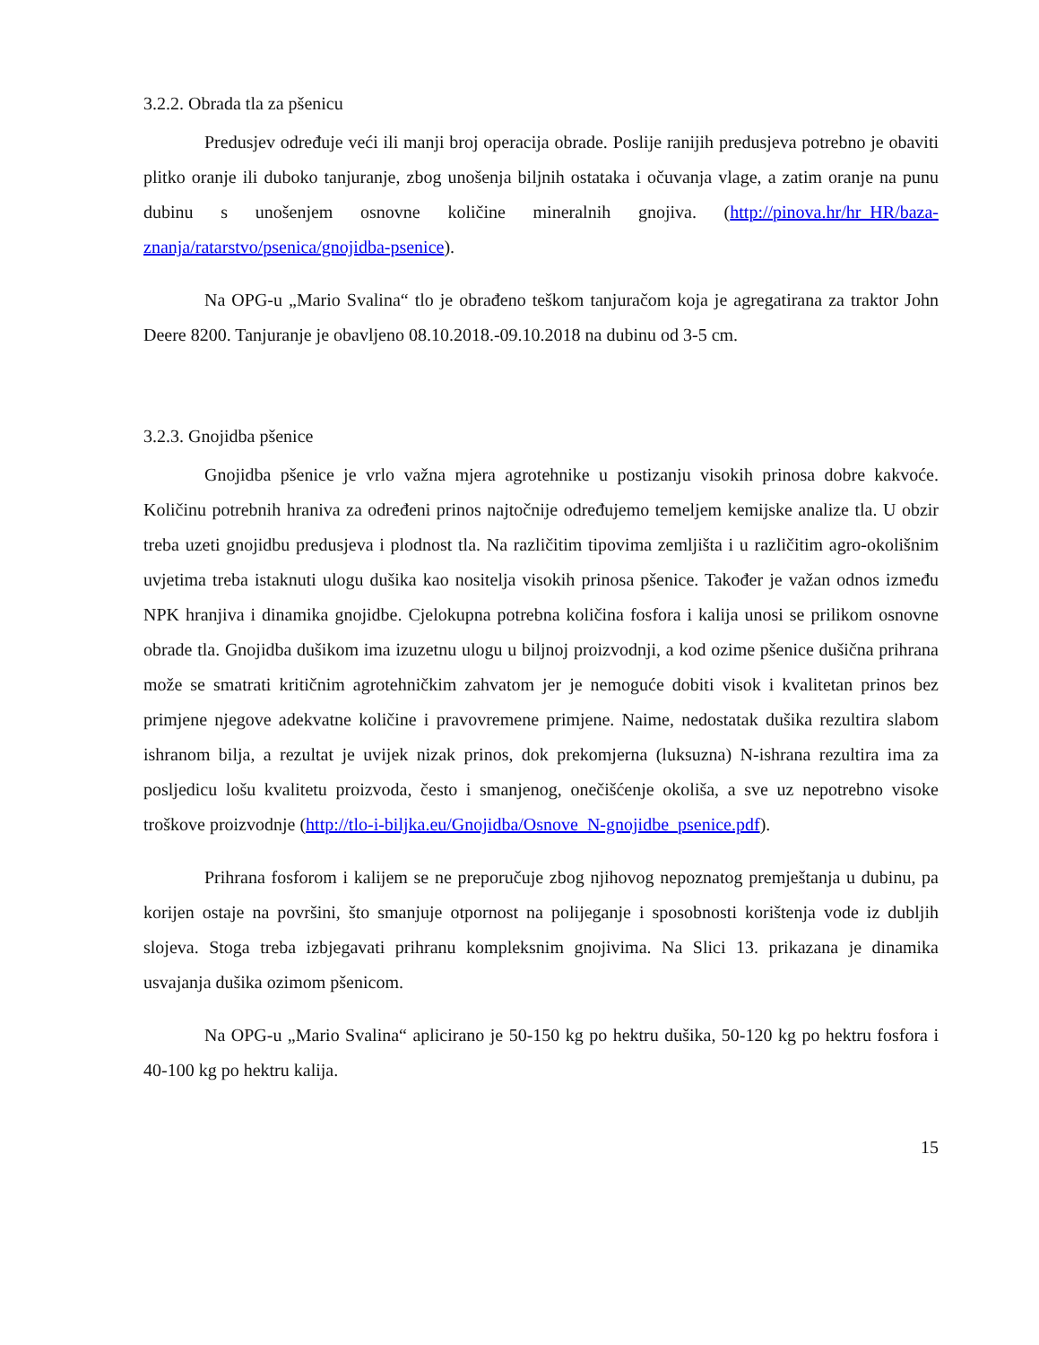3.2.2. Obrada tla za pšenicu
Predusjev određuje veći ili manji broj operacija obrade. Poslije ranijih predusjeva potrebno je obaviti plitko oranje ili duboko tanjuranje, zbog unošenja biljnih ostataka i očuvanja vlage, a zatim oranje na punu dubinu s unošenjem osnovne količine mineralnih gnojiva. (http://pinova.hr/hr_HR/baza-znanja/ratarstvo/psenica/gnojidba-psenice).
Na OPG-u „Mario Svalina“ tlo je obrađeno teškom tanjuračom koja je agregatirana za traktor John Deere 8200. Tanjuranje je obavljeno 08.10.2018.-09.10.2018 na dubinu od 3-5 cm.
3.2.3. Gnojidba pšenice
Gnojidba pšenice je vrlo važna mjera agrotehnike u postizanju visokih prinosa dobre kakvoće. Količinu potrebnih hraniva za određeni prinos najtočnije određujemo temeljem kemijske analize tla. U obzir treba uzeti gnojidbu predusjeva i plodnost tla. Na različitim tipovima zemljišta i u različitim agro-okolišnim uvjetima treba istaknuti ulogu dušika kao nositelja visokih prinosa pšenice. Također je važan odnos između NPK hranjiva i dinamika gnojidbe. Cjelokupna potrebna količina fosfora i kalija unosi se prilikom osnovne obrade tla. Gnojidba dušikom ima izuzetnu ulogu u biljnoj proizvodnji, a kod ozime pšenice dušična prihrana može se smatrati kritičnim agrotehničkim zahvatom jer je nemoguće dobiti visok i kvalitetan prinos bez primjene njegove adekvatne količine i pravovremene primjene. Naime, nedostatak dušika rezultira slabom ishranom bilja, a rezultat je uvijek nizak prinos, dok prekomjerna (luksuzna) N-ishrana rezultira ima za posljedicu lošu kvalitetu proizvoda, često i smanjenog, onečišćenje okoliša, a sve uz nepotrebno visoke troškove proizvodnje (http://tlo-i-biljka.eu/Gnojidba/Osnove_N-gnojidbe_psenice.pdf).
Prihrana fosforom i kalijem se ne preporučuje zbog njihovog nepoznatog premještanja u dubinu, pa korijen ostaje na površini, što smanjuje otpornost na polijeganje i sposobnosti korištenja vode iz dubljih slojeva. Stoga treba izbjegavati prihranu kompleksnim gnojivima. Na Slici 13. prikazana je dinamika usvajanja dušika ozimom pšenicom.
Na OPG-u „Mario Svalina“ aplicirano je 50-150 kg po hektru dušika, 50-120 kg po hektru fosfora i 40-100 kg po hektru kalija.
15